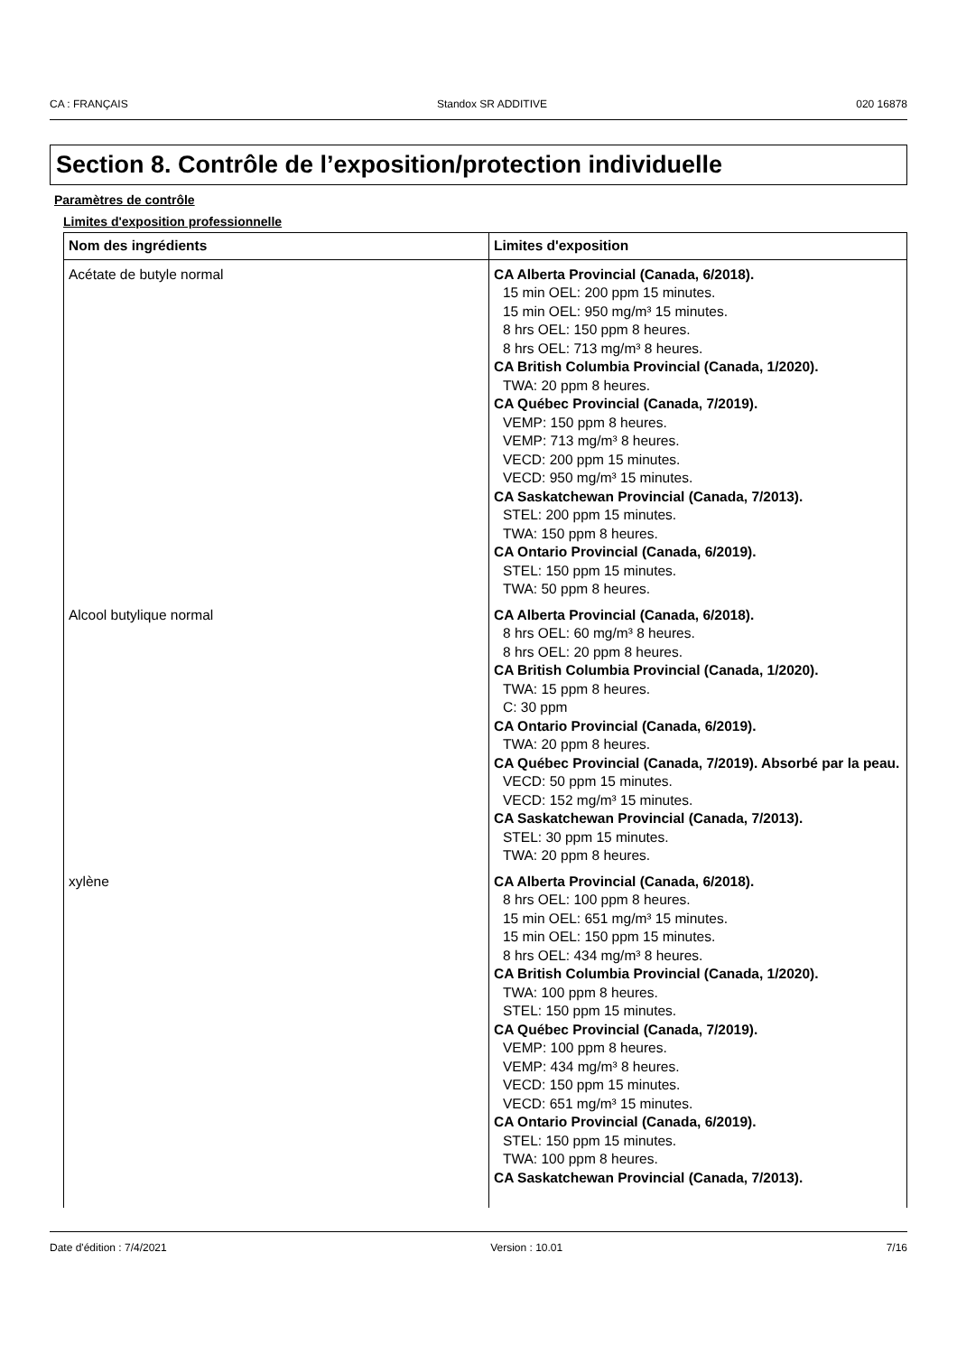CA : FRANÇAIS Standox SR ADDITIVE 020 16878
Section 8. Contrôle de l’exposition/protection individuelle
Paramètres de contrôle
Limites d'exposition professionnelle
| Nom des ingrédients | Limites d'exposition |
| --- | --- |
| Acétate de butyle normal | CA Alberta Provincial (Canada, 6/2018). 15 min OEL: 200 ppm 15 minutes. 15 min OEL: 950 mg/m³ 15 minutes. 8 hrs OEL: 150 ppm 8 heures. 8 hrs OEL: 713 mg/m³ 8 heures. CA British Columbia Provincial (Canada, 1/2020). TWA: 20 ppm 8 heures. CA Québec Provincial (Canada, 7/2019). VEMP: 150 ppm 8 heures. VEMP: 713 mg/m³ 8 heures. VECD: 200 ppm 15 minutes. VECD: 950 mg/m³ 15 minutes. CA Saskatchewan Provincial (Canada, 7/2013). STEL: 200 ppm 15 minutes. TWA: 150 ppm 8 heures. CA Ontario Provincial (Canada, 6/2019). STEL: 150 ppm 15 minutes. TWA: 50 ppm 8 heures. |
| Alcool butylique normal | CA Alberta Provincial (Canada, 6/2018). 8 hrs OEL: 60 mg/m³ 8 heures. 8 hrs OEL: 20 ppm 8 heures. CA British Columbia Provincial (Canada, 1/2020). TWA: 15 ppm 8 heures. C: 30 ppm CA Ontario Provincial (Canada, 6/2019). TWA: 20 ppm 8 heures. CA Québec Provincial (Canada, 7/2019). Absorbé par la peau. VECD: 50 ppm 15 minutes. VECD: 152 mg/m³ 15 minutes. CA Saskatchewan Provincial (Canada, 7/2013). STEL: 30 ppm 15 minutes. TWA: 20 ppm 8 heures. |
| xylène | CA Alberta Provincial (Canada, 6/2018). 8 hrs OEL: 100 ppm 8 heures. 15 min OEL: 651 mg/m³ 15 minutes. 15 min OEL: 150 ppm 15 minutes. 8 hrs OEL: 434 mg/m³ 8 heures. CA British Columbia Provincial (Canada, 1/2020). TWA: 100 ppm 8 heures. STEL: 150 ppm 15 minutes. CA Québec Provincial (Canada, 7/2019). VEMP: 100 ppm 8 heures. VEMP: 434 mg/m³ 8 heures. VECD: 150 ppm 15 minutes. VECD: 651 mg/m³ 15 minutes. CA Ontario Provincial (Canada, 6/2019). STEL: 150 ppm 15 minutes. TWA: 100 ppm 8 heures. CA Saskatchewan Provincial (Canada, 7/2013). |
Date d'édition : 7/4/2021 Version : 10.01 7/16